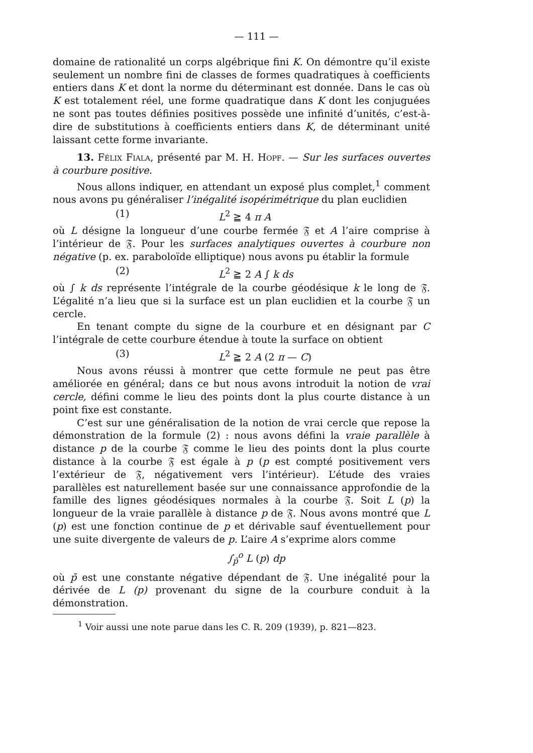— 111 —
domaine de rationalité un corps algébrique fini K. On démontre qu’il existe seulement un nombre fini de classes de formes quadratiques à coefficients entiers dans K et dont la norme du déterminant est donnée. Dans le cas où K est totalement réel, une forme quadratique dans K dont les conjuguées ne sont pas toutes définies positives possède une infinité d’unités, c’est-à-dire de substitutions à coefficients entiers dans K, de déterminant unité laissant cette forme invariante.
13. Félix Fiala, présenté par M. H. Hopf. — Sur les surfaces ouvertes à courbure positive.
Nous allons indiquer, en attendant un exposé plus complet,<sup>1</sup> comment nous avons pu généraliser l’inégalité isopérimétrique du plan euclidien
(1) L<sup>2</sup> ≧ 4 π A
où L désigne la longueur d’une courbe fermée 𝔉 et A l’aire comprise à l’intérieur de 𝔉. Pour les surfaces analytiques ouvertes à courbure non négative (p. ex. paraboloïde elliptique) nous avons pu établir la formule
(2) L<sup>2</sup> ≧ 2 A ∫ k ds
où ∫ k ds représente l’intégrale de la courbe géodésique k le long de 𝔉. L’égalité n’a lieu que si la surface est un plan euclidien et la courbe 𝔉 un cercle.
En tenant compte du signe de la courbure et en désignant par C l’intégrale de cette courbure étendue à toute la surface on obtient
(3) L<sup>2</sup> ≧ 2 A (2 π — C)
Nous avons réussi à montrer que cette formule ne peut pas être améliorée en général; dans ce but nous avons introduit la notion de vrai cercle, défini comme le lieu des points dont la plus courte distance à un point fixe est constante.
C’est sur une généralisation de la notion de vrai cercle que repose la démonstration de la formule (2) : nous avons défini la vraie parallèle à distance p de la courbe 𝔉 comme le lieu des points dont la plus courte distance à la courbe 𝔉 est égale à p (p est compté positivement vers l’extérieur de 𝔉, négativement vers l’intérieur). L’étude des vraies parallèles est naturellement basée sur une connaissance approfondie de la famille des lignes géodésiques normales à la courbe 𝔉. Soit L (p) la longueur de la vraie parallèle à distance p de 𝔉. Nous avons montré que L (p) est une fonction continue de p et dérivable sauf éventuellement pour une suite divergente de valeurs de p. L’aire A s’exprime alors comme
∫<sub>p̄</sub><sup>o</sup> L (p) dp
où p̄ est une constante négative dépendant de 𝔉. Une inégalité pour la dérivée de L (p) provenant du signe de la courbure conduit à la démonstration.
<sup>1</sup> Voir aussi une note parue dans les C. R. 209 (1939), p. 821—823.